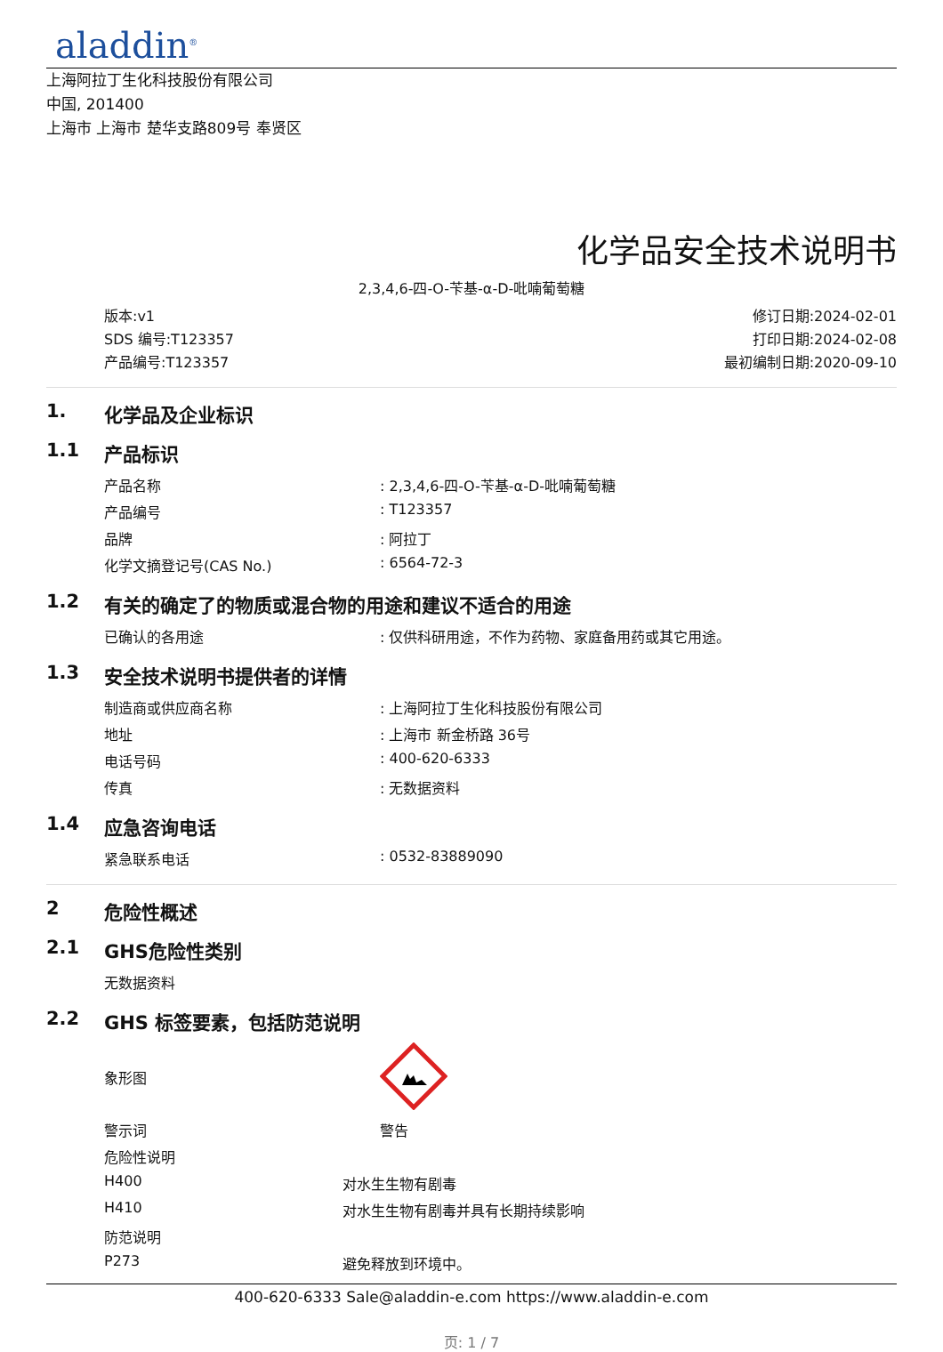aladdin<sup>®</sup>
上海阿拉丁生化科技股份有限公司
中国, 201400
上海市 上海市 楚华支路809号 奉贤区
化学品安全技术说明书
2,3,4,6-四-O-苄基-α-D-吡喃葡萄糖
版本:v1
SDS 编号:T123357
产品编号:T123357
修订日期:2024-02-01
打印日期:2024-02-08
最初编制日期:2020-09-10
1. 化学品及企业标识
1.1 产品标识
| 产品名称 | : 2,3,4,6-四-O-苄基-α-D-吡喃葡萄糖 |
| 产品编号 | : T123357 |
| 品牌 | : 阿拉丁 |
| 化学文摘登记号(CAS No.) | : 6564-72-3 |
1.2 有关的确定了的物质或混合物的用途和建议不适合的用途
| 已确认的各用途 | : 仅供科研用途，不作为药物、家庭备用药或其它用途。 |
1.3 安全技术说明书提供者的详情
| 制造商或供应商名称 | : 上海阿拉丁生化科技股份有限公司 |
| 地址 | : 上海市 新金桥路 36号 |
| 电话号码 | : 400-620-6333 |
| 传真 | : 无数据资料 |
1.4 应急咨询电话
| 紧急联系电话 | : 0532-83889090 |
2 危险性概述
2.1 GHS危险性类别
| 无数据资料 |
2.2 GHS 标签要素，包括防范说明
| 象形图 | |
| 警示词 | 警告 |
| 危险性说明 | |
| H400 | 对水生生物有剧毒 |
| H410 | 对水生生物有剧毒并具有长期持续影响 |
| 防范说明 | |
| P273 | 避免释放到环境中。 |
400-620-6333 Sale@aladdin-e.com https://www.aladdin-e.com
页: 1 / 7